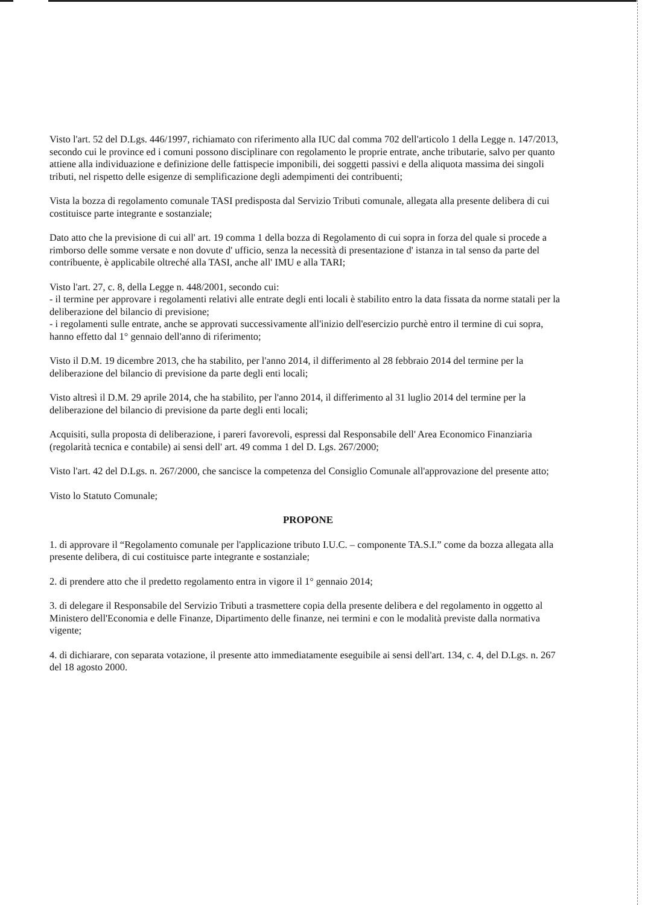Visto l'art. 52 del D.Lgs. 446/1997, richiamato con riferimento alla IUC dal comma 702 dell'articolo 1 della Legge n. 147/2013, secondo cui le province ed i comuni possono disciplinare con regolamento le proprie entrate, anche tributarie, salvo per quanto attiene alla individuazione e definizione delle fattispecie imponibili, dei soggetti passivi e della aliquota massima dei singoli tributi, nel rispetto delle esigenze di semplificazione degli adempimenti dei contribuenti;
Vista la bozza di regolamento comunale TASI predisposta dal Servizio Tributi comunale, allegata alla presente delibera di cui costituisce parte integrante e sostanziale;
Dato atto che la previsione di cui all' art. 19 comma 1 della bozza di Regolamento di cui sopra in forza del quale si procede a rimborso delle somme versate e non dovute d' ufficio, senza la necessità di presentazione d' istanza in tal senso da parte del contribuente, è applicabile oltreché alla TASI, anche all' IMU e alla TARI;
Visto l'art. 27, c. 8, della Legge n. 448/2001, secondo cui:
- il termine per approvare i regolamenti relativi alle entrate degli enti locali è stabilito entro la data fissata da norme statali per la deliberazione del bilancio di previsione;
- i regolamenti sulle entrate, anche se approvati successivamente all'inizio dell'esercizio purchè entro il termine di cui sopra, hanno effetto dal 1° gennaio dell'anno di riferimento;
Visto il D.M. 19 dicembre 2013, che ha stabilito, per l'anno 2014, il differimento al 28 febbraio 2014 del termine per la deliberazione del bilancio di previsione da parte degli enti locali;
Visto altresì il D.M. 29 aprile 2014, che ha stabilito, per l'anno 2014, il differimento al 31 luglio 2014 del termine per la deliberazione del bilancio di previsione da parte degli enti locali;
Acquisiti, sulla proposta di deliberazione, i pareri favorevoli, espressi dal Responsabile dell' Area Economico Finanziaria (regolarità tecnica e contabile) ai sensi dell' art. 49 comma 1 del D. Lgs. 267/2000;
Visto l'art. 42 del D.Lgs. n. 267/2000, che sancisce la competenza del Consiglio Comunale all'approvazione del presente atto;
Visto lo Statuto Comunale;
PROPONE
1. di approvare il “Regolamento comunale per l'applicazione tributo I.U.C. – componente TA.S.I.” come da bozza allegata alla presente delibera, di cui costituisce parte integrante e sostanziale;
2. di prendere atto che il predetto regolamento entra in vigore il 1° gennaio 2014;
3. di delegare il Responsabile del Servizio Tributi a trasmettere copia della presente delibera e del regolamento in oggetto al Ministero dell'Economia e delle Finanze, Dipartimento delle finanze, nei termini e con le modalità previste dalla normativa vigente;
4. di dichiarare, con separata votazione, il presente atto immediatamente eseguibile ai sensi dell'art. 134, c. 4, del D.Lgs. n. 267 del 18 agosto 2000.